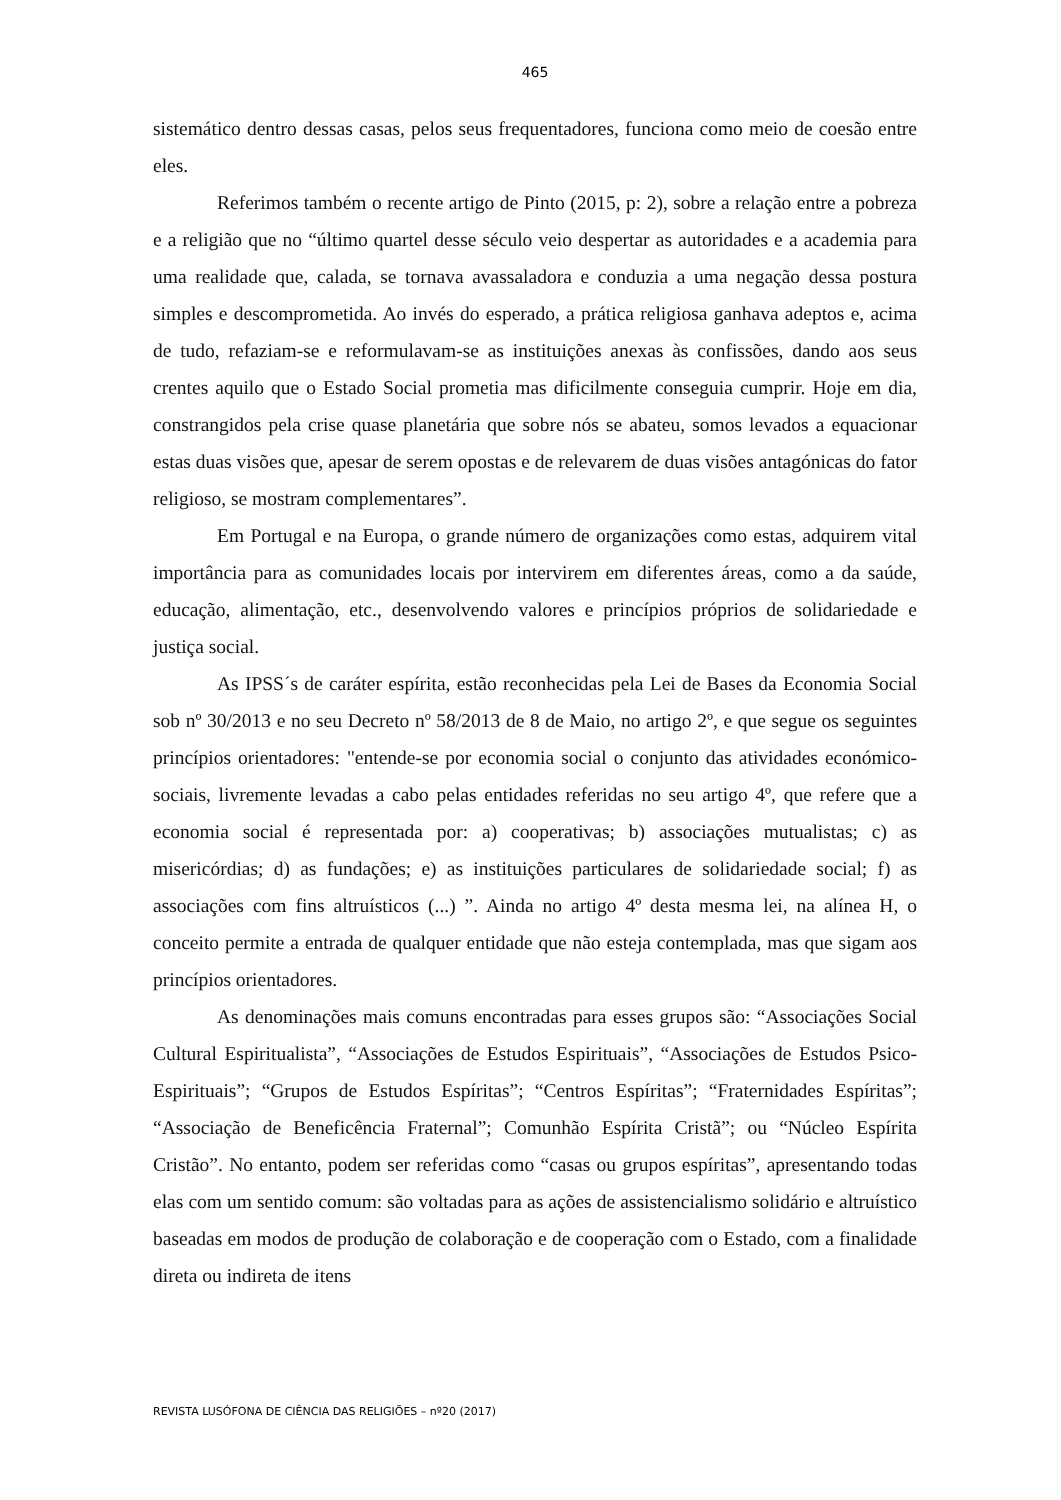465
sistemático dentro dessas casas, pelos seus frequentadores, funciona como meio de coesão entre eles.
Referimos também o recente artigo de Pinto (2015, p: 2), sobre a relação entre a pobreza e a religião que no “último quartel desse século veio despertar as autoridades e a academia para uma realidade que, calada, se tornava avassaladora e conduzia a uma negação dessa postura simples e descomprometida. Ao invés do esperado, a prática religiosa ganhava adeptos e, acima de tudo, refaziam-se e reformulavam-se as instituições anexas às confissões, dando aos seus crentes aquilo que o Estado Social prometia mas dificilmente conseguia cumprir. Hoje em dia, constrangidos pela crise quase planetária que sobre nós se abateu, somos levados a equacionar estas duas visões que, apesar de serem opostas e de relevarem de duas visões antagónicas do fator religioso, se mostram complementares”.
Em Portugal e na Europa, o grande número de organizações como estas, adquirem vital importância para as comunidades locais por intervirem em diferentes áreas, como a da saúde, educação, alimentação, etc., desenvolvendo valores e princípios próprios de solidariedade e justiça social.
As IPSS´s de caráter espírita, estão reconhecidas pela Lei de Bases da Economia Social sob nº 30/2013 e no seu Decreto nº 58/2013 de 8 de Maio, no artigo 2º, e que segue os seguintes princípios orientadores: "entende-se por economia social o conjunto das atividades económico-sociais, livremente levadas a cabo pelas entidades referidas no seu artigo 4º, que refere que a economia social é representada por: a) cooperativas; b) associações mutualistas; c) as misericórdias; d) as fundações; e) as instituições particulares de solidariedade social; f) as associações com fins altruísticos (...) ”. Ainda no artigo 4º desta mesma lei, na alínea H, o conceito permite a entrada de qualquer entidade que não esteja contemplada, mas que sigam aos princípios orientadores.
As denominações mais comuns encontradas para esses grupos são: “Associações Social Cultural Espiritualista”, “Associações de Estudos Espirituais”, “Associações de Estudos Psico-Espirituais”; “Grupos de Estudos Espíritas”; “Centros Espíritas”; “Fraternidades Espíritas”; “Associação de Beneficência Fraternal”; Comunhão Espírita Cristã”; ou “Núcleo Espírita Cristão”. No entanto, podem ser referidas como “casas ou grupos espíritas”, apresentando todas elas com um sentido comum: são voltadas para as ações de assistencialismo solidário e altruístico baseadas em modos de produção de colaboração e de cooperação com o Estado, com a finalidade direta ou indireta de itens
REVISTA LUSÓFONA DE CIÊNCIA DAS RELIGIÕES – nº20 (2017)